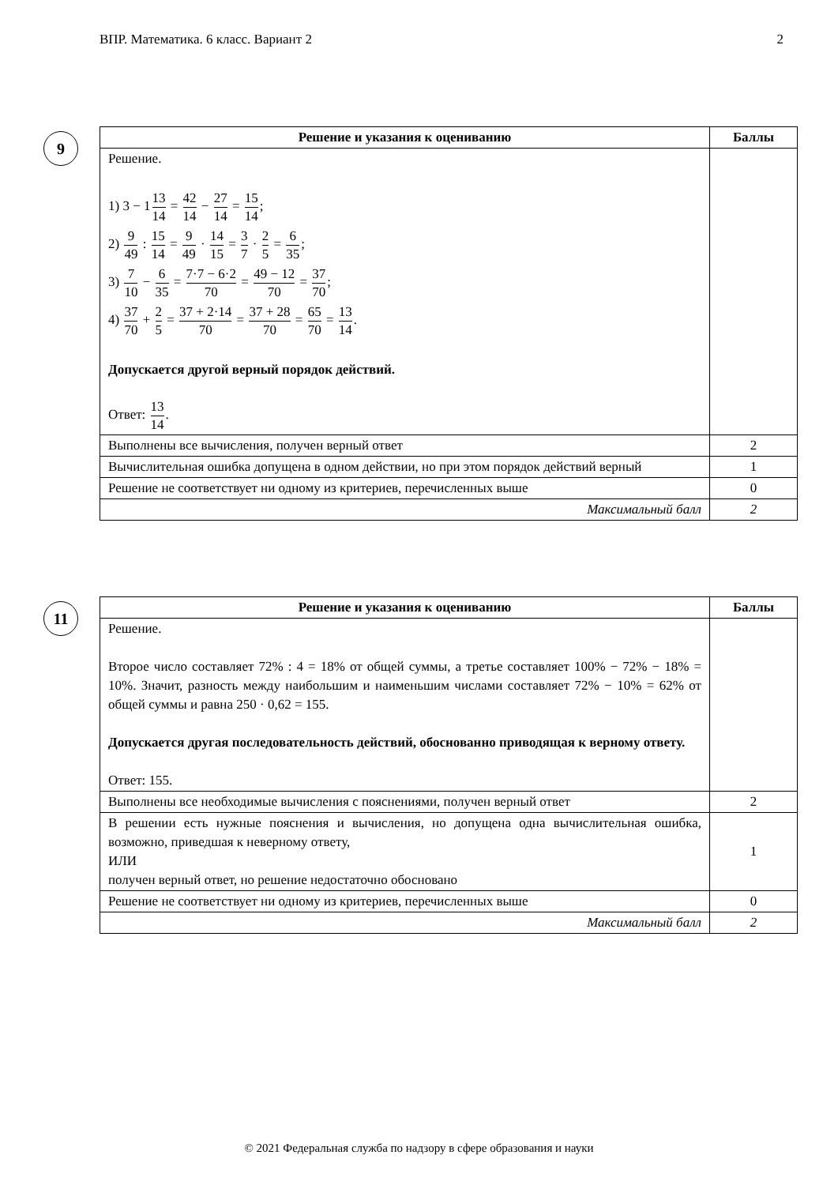ВПР. Математика. 6 класс. Вариант 2 2
9
| Решение и указания к оцениванию | Баллы |
| --- | --- |
| Решение. 1) 3 − 1 13 14 = 42 14 − 27 14 = 15 14 ; 2) 9 49 : 15 14 = 9 49 · 14 15 = 3 7 · 2 5 = 6 35 ; 3) 7 10 − 6 35 = 7·7 − 6·2 70 = 49 − 12 70 = 37 70 ; 4) 37 70 + 2 5 = 37 + 2·14 70 = 37 + 28 70 = 65 70 = 13 14 . Допускается другой верный порядок действий. Ответ: 13 14 . | |
| Выполнены все вычисления, получен верный ответ | 2 |
| Вычислительная ошибка допущена в одном действии, но при этом порядок действий верный | 1 |
| Решение не соответствует ни одному из критериев, перечисленных выше | 0 |
| Максимальный балл | 2 |
11
| Решение и указания к оцениванию | Баллы |
| --- | --- |
| Решение. Второе число составляет 72% : 4 = 18% от общей суммы, а третье составляет 100% − 72% − 18% = 10%. Значит, разность между наибольшим и наименьшим числами составляет 72% − 10% = 62% от общей суммы и равна 250 · 0,62 = 155. Допускается другая последовательность действий, обоснованно приводящая к верному ответу. Ответ: 155. | |
| Выполнены все необходимые вычисления с пояснениями, получен верный ответ | 2 |
| В решении есть нужные пояснения и вычисления, но допущена одна вычислительная ошибка, возможно, приведшая к неверному ответу, ИЛИ получен верный ответ, но решение недостаточно обосновано | 1 |
| Решение не соответствует ни одному из критериев, перечисленных выше | 0 |
| Максимальный балл | 2 |
© 2021 Федеральная служба по надзору в сфере образования и науки